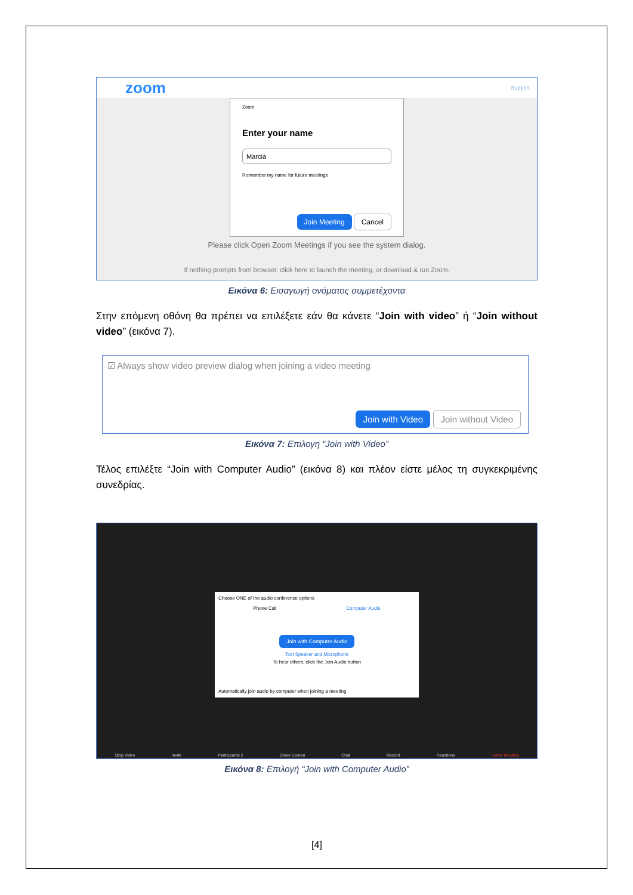zoom Support
Zoom
Enter your name
Marcia
Remember my name for future meetings
Join Meeting Cancel
Please click Open Zoom Meetings if you see the system dialog.
If nothing prompts from browser, click here to launch the meeting, or download & run Zoom.
Εικόνα 6: Εισαγωγή ονόματος συμμετέχοντα
Στην επόμενη οθόνη θα πρέπει να επιλέξετε εάν θα κάνετε “Join with video” ή “Join without video” (εικόνα 7).
☑ Always show video preview dialog when joining a video meeting
Join with Video Join without Video
Εικόνα 7: Επιλογη “Join with Video”
Τέλος επιλέξτε “Join with Computer Audio” (εικόνα 8) και πλέον είστε μέλος τη συγκεκριμένης συνεδρίας.
Choose ONE of the audio conference options
Phone Call Computer Audio
Join with Computer Audio
Test Speaker and Microphone
To hear others, click the Join Audio button
Automatically join audio by computer when joining a meeting
Stop Video Invite Participants 2 Share Screen Chat Record Reactions Leave Meeting
Εικόνα 8: Επιλογή “Join with Computer Audio”
[4]